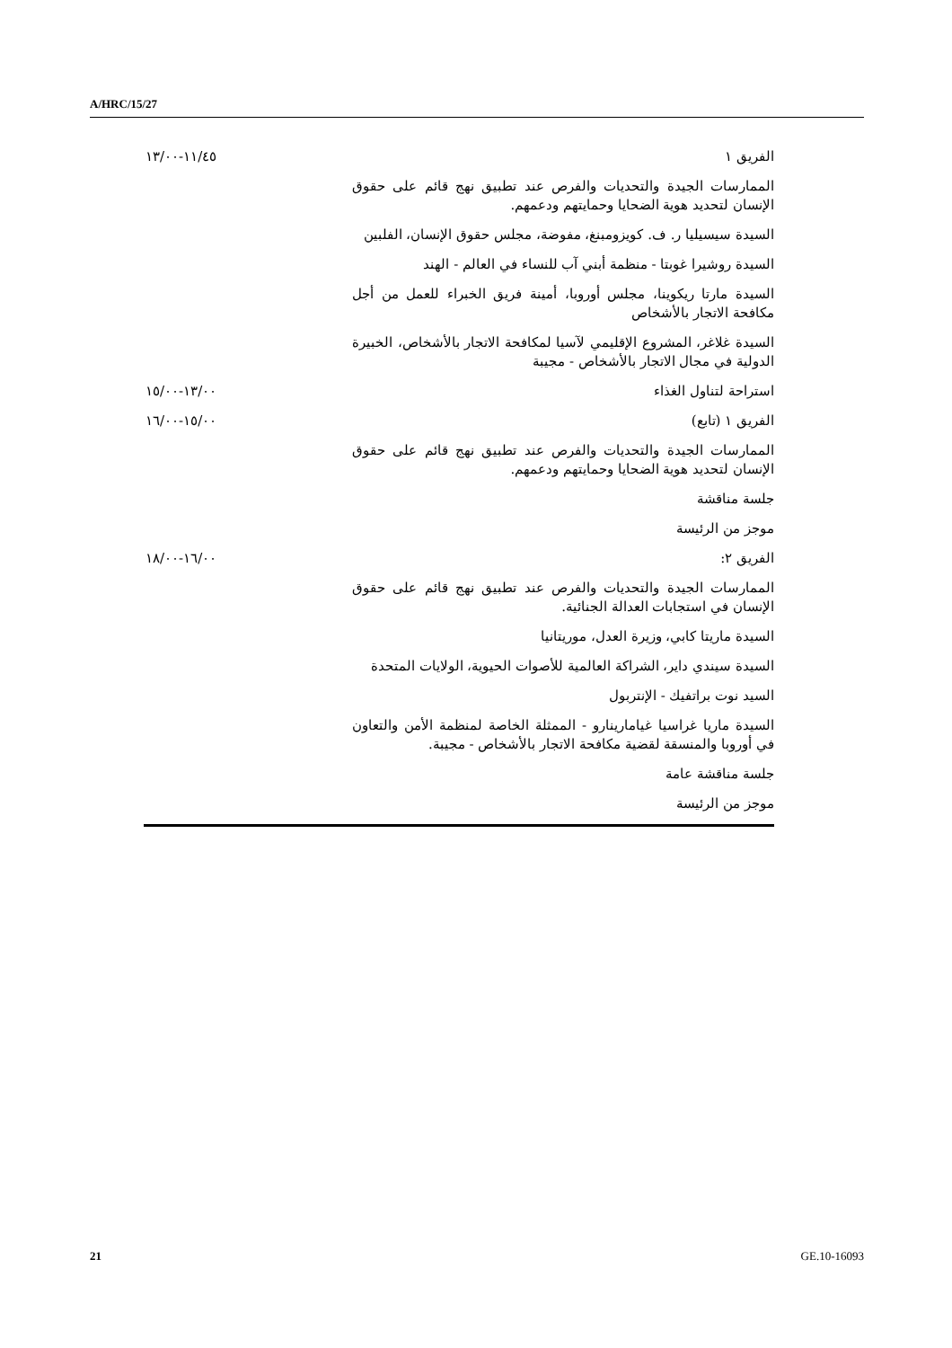A/HRC/15/27
| الفريق ١ | | ١١/٤٥-١٣/٠٠ |
| الممارسات الجيدة والتحديات والفرص عند تطبيق نهج قائم على حقوق الإنسان لتحديد هوية الضحايا وحمايتهم ودعمهم. | | |
| السيدة سيسيليا ر. ف. كويزومبنغ، مفوضة، مجلس حقوق الإنسان، الفلبين | | |
| السيدة روشيرا غوبتا - منظمة أبني آب للنساء في العالم - الهند | | |
| السيدة مارتا ريكوينا، مجلس أوروبا، أمينة فريق الخبراء للعمل من أجل مكافحة الاتجار بالأشخاص | | |
| السيدة غلاغر، المشروع الإقليمي لآسيا لمكافحة الاتجار بالأشخاص، الخبيرة الدولية في مجال الاتجار بالأشخاص - مجيبة | | |
| استراحة لتناول الغذاء | | ١٣/٠٠-١٥/٠٠ |
| الفريق ١ (تابع) | | ١٥/٠٠-١٦/٠٠ |
| الممارسات الجيدة والتحديات والفرص عند تطبيق نهج قائم على حقوق الإنسان لتحديد هوية الضحايا وحمايتهم ودعمهم. | | |
| جلسة مناقشة | | |
| موجز من الرئيسة | | |
| الفريق ٢: | | ١٦/٠٠-١٨/٠٠ |
| الممارسات الجيدة والتحديات والفرص عند تطبيق نهج قائم على حقوق الإنسان في استجابات العدالة الجنائية. | | |
| السيدة ماريتا كابي، وزيرة العدل، موريتانيا | | |
| السيدة سيندي داير، الشراكة العالمية للأصوات الحيوية، الولايات المتحدة | | |
| السيد نوت براتفيك - الإنتربول | | |
| السيدة ماريا غراسيا غيامارينارو - الممثلة الخاصة لمنظمة الأمن والتعاون في أوروبا والمنسقة لقضية مكافحة الاتجار بالأشخاص - مجيبة. | | |
| جلسة مناقشة عامة | | |
| موجز من الرئيسة | | |
21 GE.10-16093